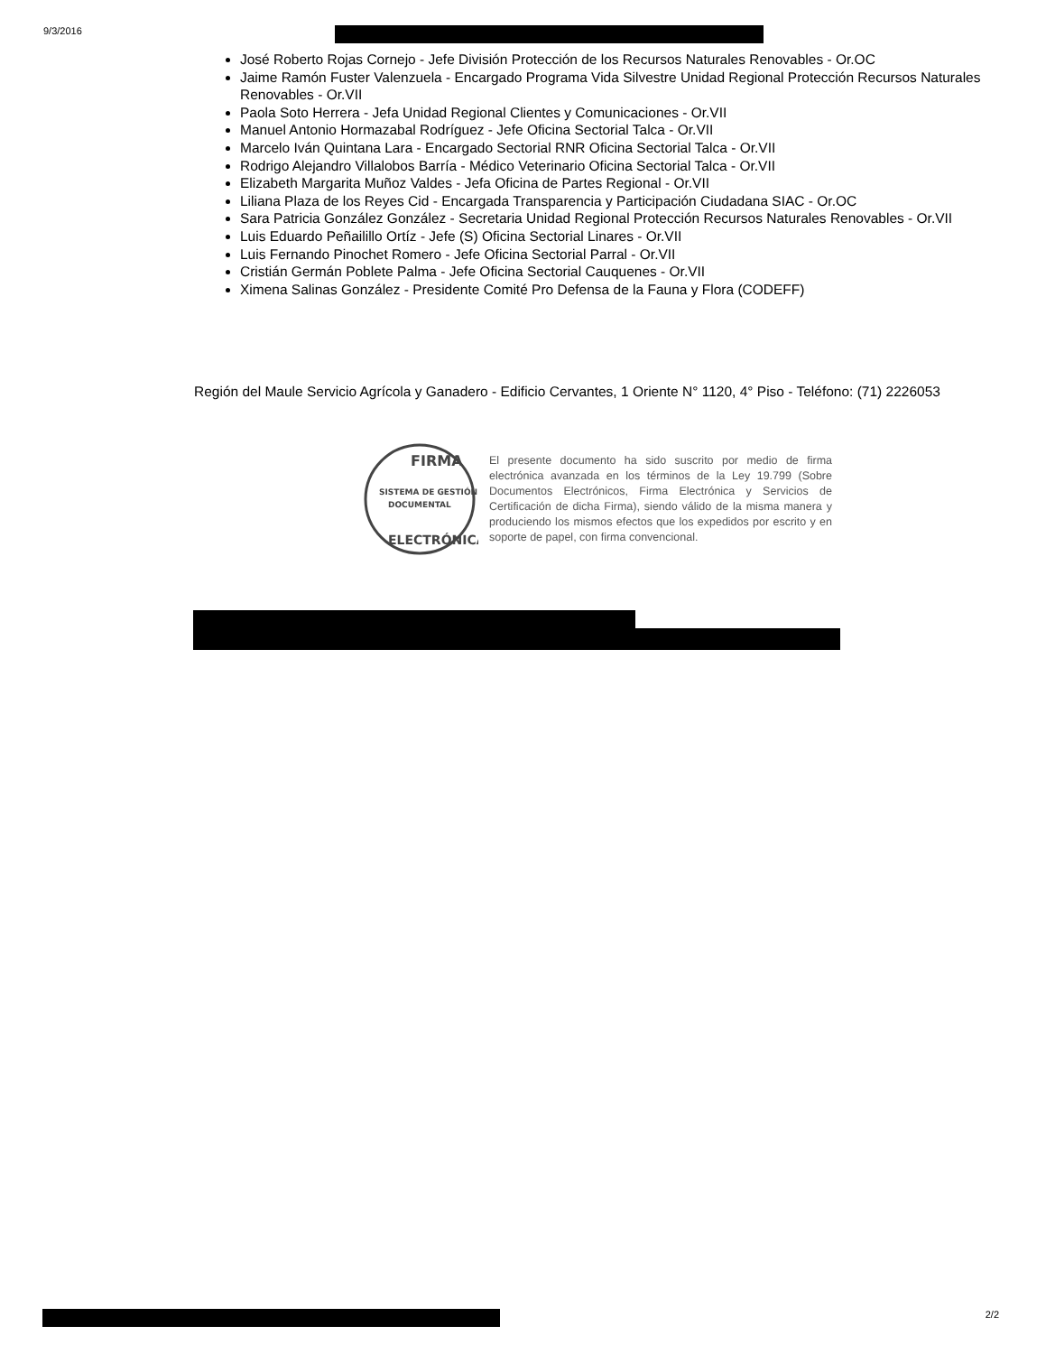9/3/2016
José Roberto Rojas Cornejo - Jefe División Protección de los Recursos Naturales Renovables - Or.OC
Jaime Ramón Fuster Valenzuela - Encargado Programa Vida Silvestre Unidad Regional Protección Recursos Naturales Renovables - Or.VII
Paola Soto Herrera - Jefa Unidad Regional Clientes y Comunicaciones - Or.VII
Manuel Antonio Hormazabal Rodríguez - Jefe Oficina Sectorial Talca - Or.VII
Marcelo Iván Quintana Lara - Encargado Sectorial RNR Oficina Sectorial Talca - Or.VII
Rodrigo Alejandro Villalobos Barría - Médico Veterinario Oficina Sectorial Talca - Or.VII
Elizabeth Margarita Muñoz Valdes - Jefa Oficina de Partes Regional - Or.VII
Liliana Plaza de los Reyes Cid - Encargada Transparencia y Participación Ciudadana SIAC - Or.OC
Sara Patricia González González - Secretaria Unidad Regional Protección Recursos Naturales Renovables - Or.VII
Luis Eduardo Peñailillo Ortíz - Jefe (S) Oficina Sectorial Linares - Or.VII
Luis Fernando Pinochet Romero - Jefe Oficina Sectorial Parral - Or.VII
Cristián Germán Poblete Palma - Jefe Oficina Sectorial Cauquenes - Or.VII
Ximena Salinas González - Presidente Comité Pro Defensa de la Fauna y Flora (CODEFF)
Región del Maule Servicio Agrícola y Ganadero - Edificio Cervantes, 1 Oriente N° 1120, 4° Piso - Teléfono: (71) 2226053
FIRMA
SISTEMA DE GESTIÓN
DOCUMENTAL
ELECTRÓNICA
El presente documento ha sido suscrito por medio de firma electrónica avanzada en los términos de la Ley 19.799 (Sobre Documentos Electrónicos, Firma Electrónica y Servicios de Certificación de dicha Firma), siendo válido de la misma manera y produciendo los mismos efectos que los expedidos por escrito y en soporte de papel, con firma convencional.
2/2